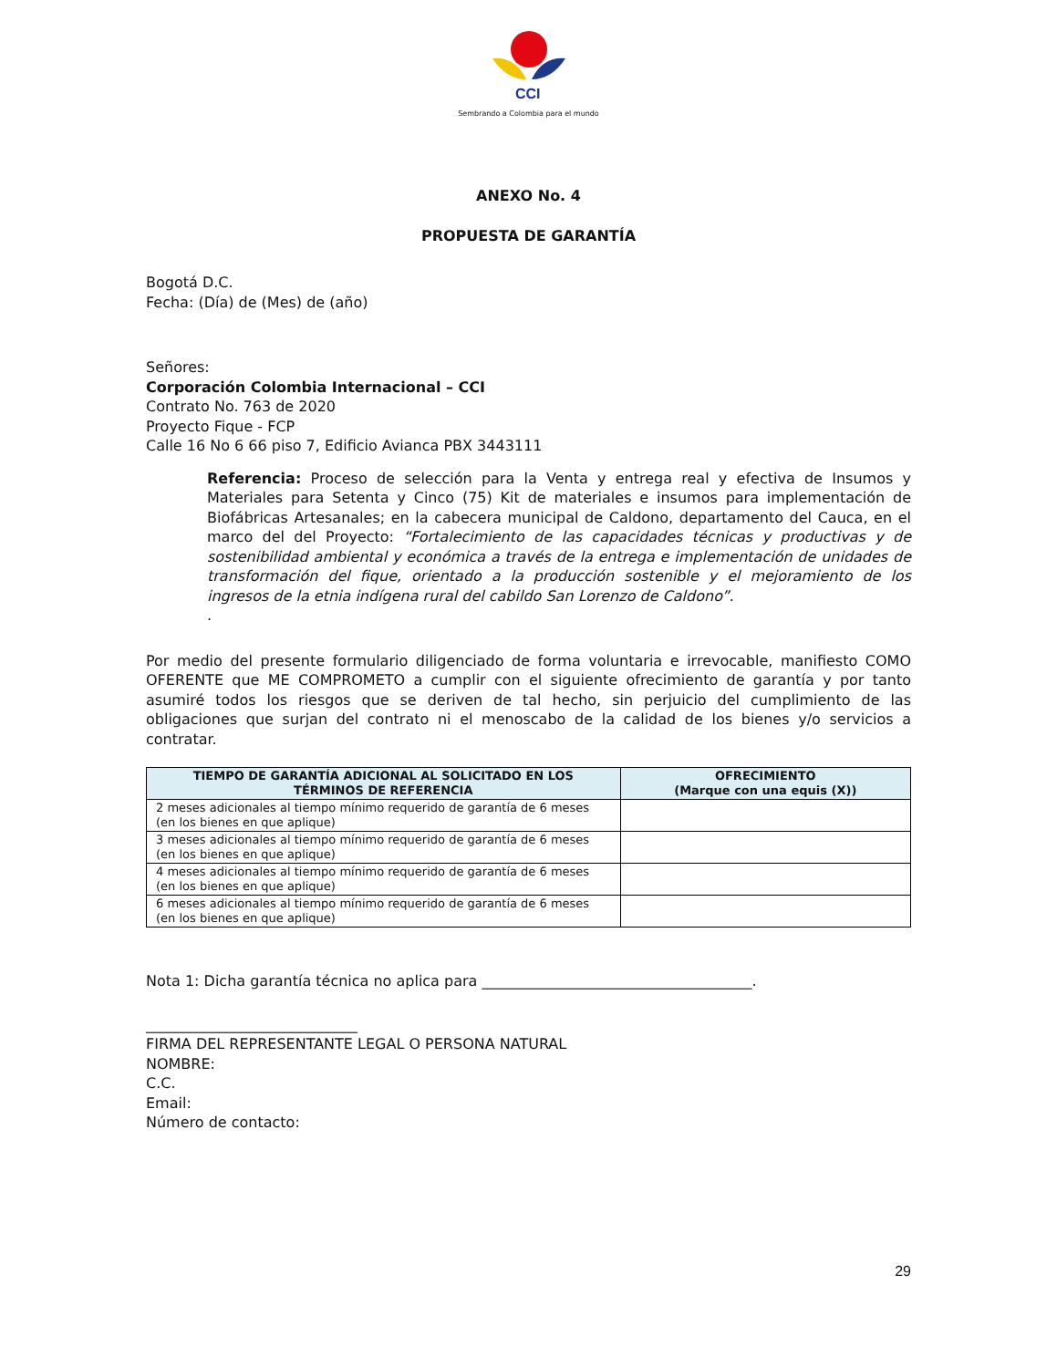CCI
Sembrando a Colombia para el mundo
ANEXO No. 4
PROPUESTA DE GARANTÍA
Bogotá D.C.
Fecha: (Día) de (Mes) de (año)
Señores:
Corporación Colombia Internacional – CCI
Contrato No. 763 de 2020
Proyecto Fique - FCP
Calle 16 No 6 66 piso 7, Edificio Avianca PBX 3443111
Referencia: Proceso de selección para la Venta y entrega real y efectiva de Insumos y Materiales para Setenta y Cinco (75) Kit de materiales e insumos para implementación de Biofábricas Artesanales; en la cabecera municipal de Caldono, departamento del Cauca, en el marco del del Proyecto: “Fortalecimiento de las capacidades técnicas y productivas y de sostenibilidad ambiental y económica a través de la entrega e implementación de unidades de transformación del fique, orientado a la producción sostenible y el mejoramiento de los ingresos de la etnia indígena rural del cabildo San Lorenzo de Caldono”.
.
Por medio del presente formulario diligenciado de forma voluntaria e irrevocable, manifiesto COMO OFERENTE que ME COMPROMETO a cumplir con el siguiente ofrecimiento de garantía y por tanto asumiré todos los riesgos que se deriven de tal hecho, sin perjuicio del cumplimiento de las obligaciones que surjan del contrato ni el menoscabo de la calidad de los bienes y/o servicios a contratar.
| TIEMPO DE GARANTÍA ADICIONAL AL SOLICITADO EN LOS TÉRMINOS DE REFERENCIA | OFRECIMIENTO (Marque con una equis (X)) |
| --- | --- |
| 2 meses adicionales al tiempo mínimo requerido de garantía de 6 meses (en los bienes en que aplique) | |
| 3 meses adicionales al tiempo mínimo requerido de garantía de 6 meses (en los bienes en que aplique) | |
| 4 meses adicionales al tiempo mínimo requerido de garantía de 6 meses (en los bienes en que aplique) | |
| 6 meses adicionales al tiempo mínimo requerido de garantía de 6 meses (en los bienes en que aplique) | |
Nota 1: Dicha garantía técnica no aplica para _____________________________________.
_____________________________
FIRMA DEL REPRESENTANTE LEGAL O PERSONA NATURAL
NOMBRE:
C.C.
Email:
Número de contacto:
29